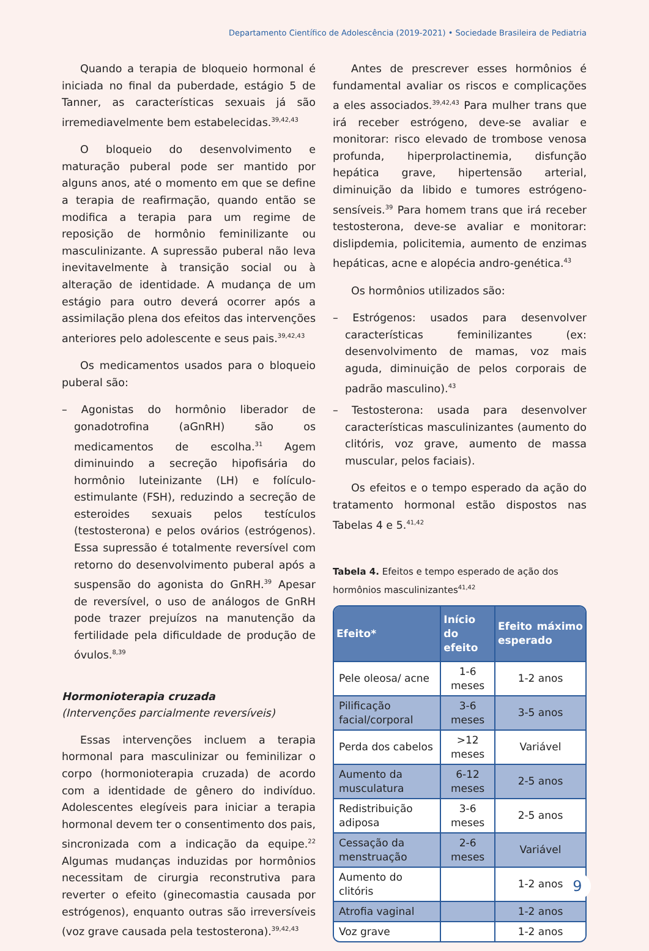Departamento Científico de Adolescência (2019-2021) • Sociedade Brasileira de Pediatria
Quando a terapia de bloqueio hormonal é iniciada no final da puberdade, estágio 5 de Tanner, as características sexuais já são irremediavelmente bem estabelecidas.<sup>39,42,43</sup>
O bloqueio do desenvolvimento e maturação puberal pode ser mantido por alguns anos, até o momento em que se define a terapia de reafirmação, quando então se modifica a terapia para um regime de reposição de hormônio feminilizante ou masculinizante. A supressão puberal não leva inevitavelmente à transição social ou à alteração de identidade. A mudança de um estágio para outro deverá ocorrer após a assimilação plena dos efeitos das intervenções anteriores pelo adolescente e seus pais.<sup>39,42,43</sup>
Os medicamentos usados para o bloqueio puberal são:
– Agonistas do hormônio liberador de gonadotrofina (aGnRH) são os medicamentos de escolha.<sup>31</sup> Agem diminuindo a secreção hipofisária do hormônio luteinizante (LH) e folículo-estimulante (FSH), reduzindo a secreção de esteroides sexuais pelos testículos (testosterona) e pelos ovários (estrógenos). Essa supressão é totalmente reversível com retorno do desenvolvimento puberal após a suspensão do agonista do GnRH.<sup>39</sup> Apesar de reversível, o uso de análogos de GnRH pode trazer prejuízos na manutenção da fertilidade pela dificuldade de produção de óvulos.<sup>8,39</sup>
Hormonioterapia cruzada
(Intervenções parcialmente reversíveis)
Essas intervenções incluem a terapia hormonal para masculinizar ou feminilizar o corpo (hormonioterapia cruzada) de acordo com a identidade de gênero do indivíduo. Adolescentes elegíveis para iniciar a terapia hormonal devem ter o consentimento dos pais, sincronizada com a indicação da equipe.<sup>22</sup> Algumas mudanças induzidas por hormônios necessitam de cirurgia reconstrutiva para reverter o efeito (ginecomastia causada por estrógenos), enquanto outras são irreversíveis (voz grave causada pela testosterona).<sup>39,42,43</sup>
Antes de prescrever esses hormônios é fundamental avaliar os riscos e complicações a eles associados.<sup>39,42,43</sup> Para mulher trans que irá receber estrógeno, deve-se avaliar e monitorar: risco elevado de trombose venosa profunda, hiperprolactinemia, disfunção hepática grave, hipertensão arterial, diminuição da libido e tumores estrógeno-sensíveis.<sup>39</sup> Para homem trans que irá receber testosterona, deve-se avaliar e monitorar: dislipdemia, policitemia, aumento de enzimas hepáticas, acne e alopécia andro-genética.<sup>43</sup>
Os hormônios utilizados são:
– Estrógenos: usados para desenvolver características feminilizantes (ex: desenvolvimento de mamas, voz mais aguda, diminuição de pelos corporais de padrão masculino).<sup>43</sup>
– Testosterona: usada para desenvolver características masculinizantes (aumento do clitóris, voz grave, aumento de massa muscular, pelos faciais).
Os efeitos e o tempo esperado da ação do tratamento hormonal estão dispostos nas Tabelas 4 e 5.<sup>41,42</sup>
Tabela 4. Efeitos e tempo esperado de ação dos hormônios masculinizantes<sup>41,42</sup>
| Efeito* | Início do efeito | Efeito máximo esperado |
| --- | --- | --- |
| Pele oleosa/ acne | 1-6 meses | 1-2 anos |
| Pilificação facial/corporal | 3-6 meses | 3-5 anos |
| Perda dos cabelos | >12 meses | Variável |
| Aumento da musculatura | 6-12 meses | 2-5 anos |
| Redistribuição adiposa | 3-6 meses | 2-5 anos |
| Cessação da menstruação | 2-6 meses | Variável |
| Aumento do clitóris | | 1-2 anos |
| Atrofia vaginal | | 1-2 anos |
| Voz grave | | 1-2 anos |
9